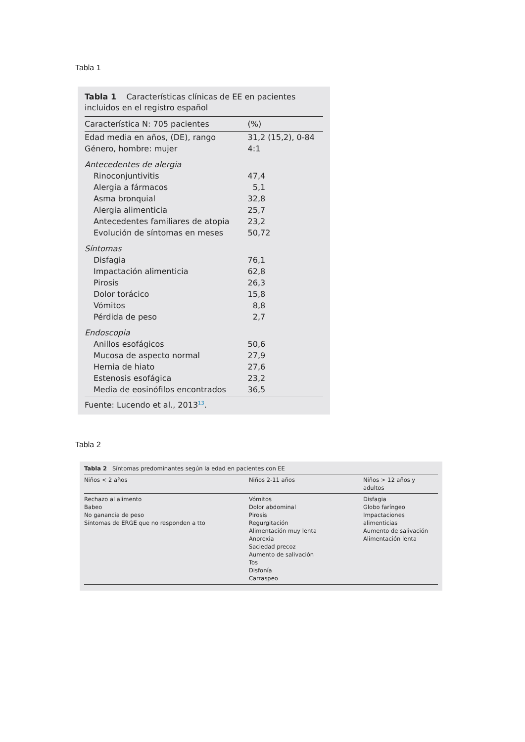Tabla 1
Tabla 1 Características clínicas de EE en pacientes incluidos en el registro español
| Característica N: 705 pacientes | (%) |
| --- | --- |
| Edad media en años, (DE), rango | 31,2 (15,2), 0-84 |
| Género, hombre: mujer | 4:1 |
| Antecedentes de alergia | |
| Rinoconjuntivitis | 47,4 |
| Alergia a fármacos | 5,1 |
| Asma bronquial | 32,8 |
| Alergia alimenticia | 25,7 |
| Antecedentes familiares de atopia | 23,2 |
| Evolución de síntomas en meses | 50,72 |
| Síntomas | |
| Disfagia | 76,1 |
| Impactación alimenticia | 62,8 |
| Pirosis | 26,3 |
| Dolor torácico | 15,8 |
| Vómitos | 8,8 |
| Pérdida de peso | 2,7 |
| Endoscopia | |
| Anillos esofágicos | 50,6 |
| Mucosa de aspecto normal | 27,9 |
| Hernia de hiato | 27,6 |
| Estenosis esofágica | 23,2 |
| Media de eosinófilos encontrados | 36,5 |
Fuente: Lucendo et al., 2013<sup>13</sup>.
Tabla 2
Tabla 2 Síntomas predominantes según la edad en pacientes con EE
| Niños < 2 años | Niños 2-11 años | Niños > 12 años y adultos |
| --- | --- | --- |
| Rechazo al alimento Babeo No ganancia de peso Síntomas de ERGE que no responden a tto | Vómitos Dolor abdominal Pirosis Regurgitación Alimentación muy lenta Anorexia Saciedad precoz Aumento de salivación Tos Disfonía Carraspeo | Disfagia Globo faríngeo Impactaciones alimenticias Aumento de salivación Alimentación lenta |